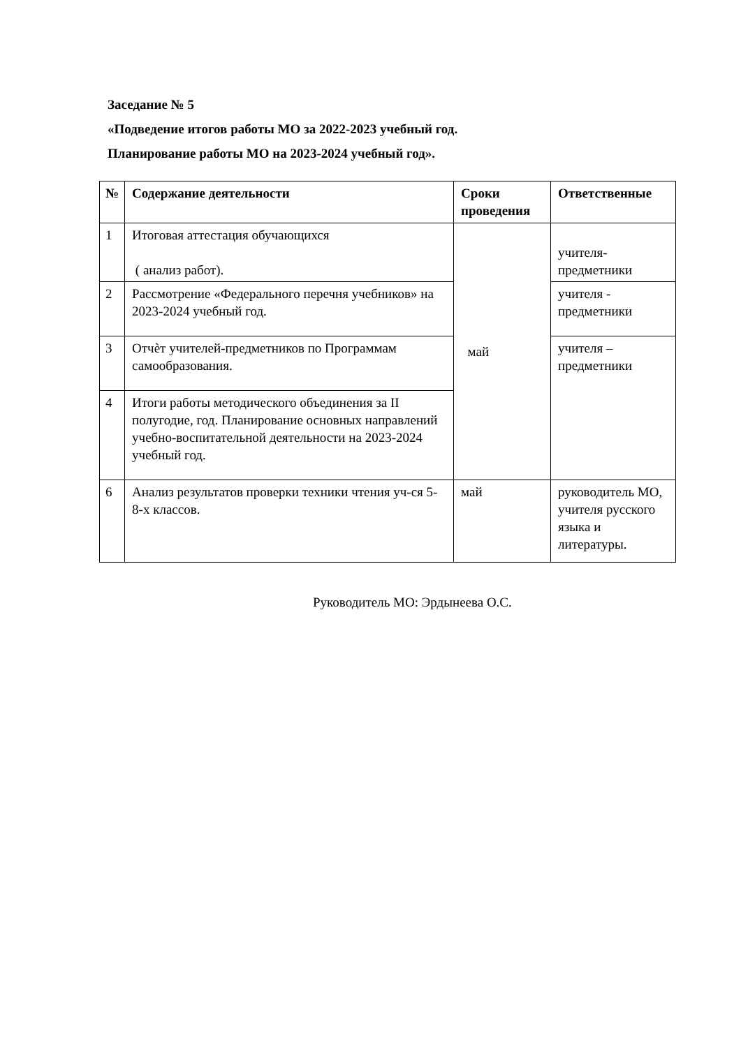Заседание № 5
«Подведение итогов работы МО за 2022-2023 учебный год.
Планирование работы МО на 2023-2024 учебный год».
| № | Содержание деятельности | Сроки проведения | Ответственные |
| --- | --- | --- | --- |
| 1 | Итоговая аттестация обучающихся ( анализ работ). | май | учителя-предметники |
| 2 | Рассмотрение «Федерального перечня учебников» на 2023-2024 учебный год. | | учителя - предметники |
| 3 | Отчѐт учителей-предметников по Программам самообразования. | | учителя – предметники |
| 4 | Итоги работы методического объединения за II полугодие, год. Планирование основных направлений учебно-воспитательной деятельности на 2023-2024 учебный год. | | |
| 6 | Анализ результатов проверки техники чтения уч-ся 5-8-х классов. | май | руководитель МО, учителя русского языка и литературы. |
Руководитель МО: Эрдынеева О.С.